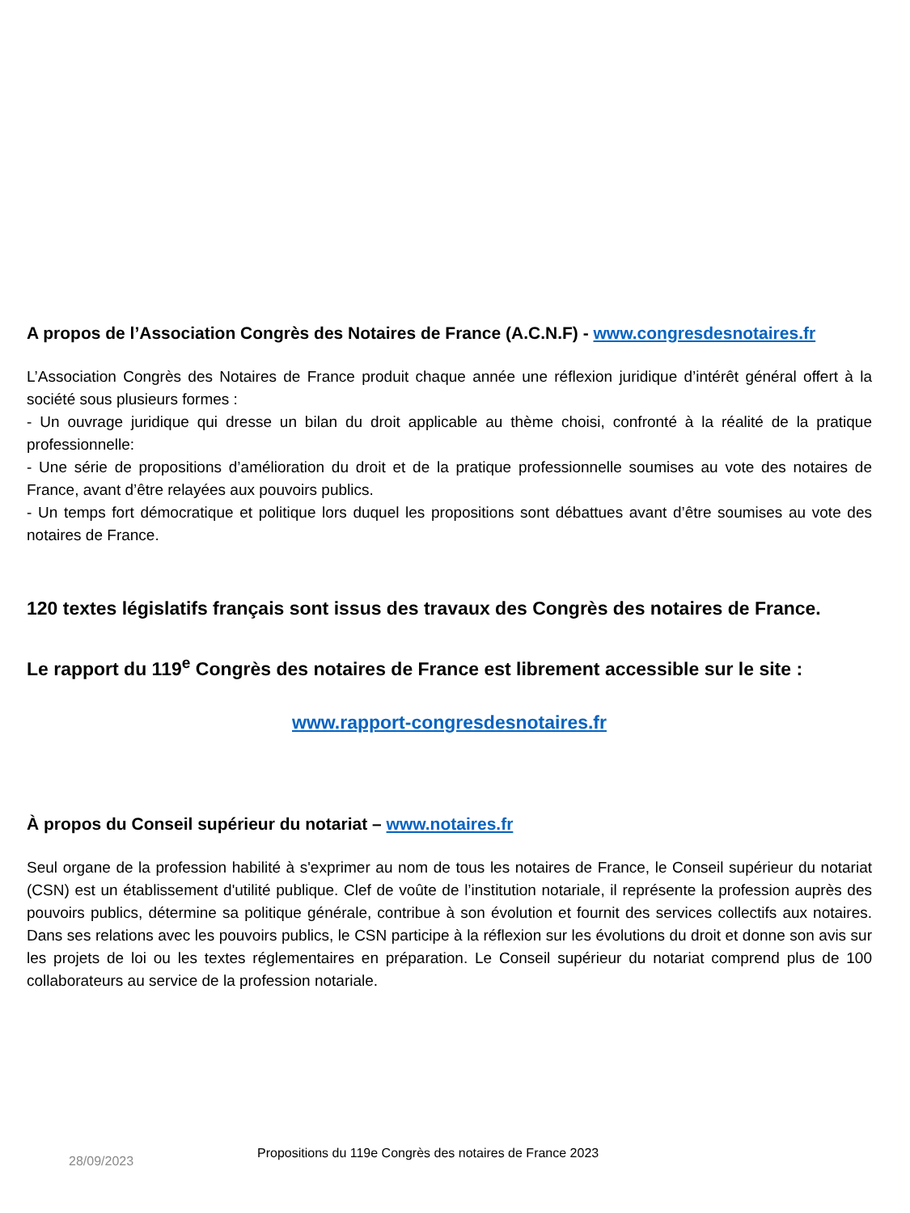A propos de l’Association Congrès des Notaires de France (A.C.N.F) - www.congresdesnotaires.fr
L’Association Congrès des Notaires de France produit chaque année une réflexion juridique d’intérêt général offert à la société sous plusieurs formes :
- Un ouvrage juridique qui dresse un bilan du droit applicable au thème choisi, confronté à la réalité de la pratique professionnelle:
- Une série de propositions d’amélioration du droit et de la pratique professionnelle soumises au vote des notaires de France, avant d’être relayées aux pouvoirs publics.
- Un temps fort démocratique et politique lors duquel les propositions sont débattues avant d’être soumises au vote des notaires de France.
120 textes législatifs français sont issus des travaux des Congrès des notaires de France.
Le rapport du 119<sup>e</sup> Congrès des notaires de France est librement accessible sur le site :
www.rapport-congresdesnotaires.fr
À propos du Conseil supérieur du notariat – www.notaires.fr
Seul organe de la profession habilité à s'exprimer au nom de tous les notaires de France, le Conseil supérieur du notariat (CSN) est un établissement d'utilité publique. Clef de voûte de l’institution notariale, il représente la profession auprès des pouvoirs publics, détermine sa politique générale, contribue à son évolution et fournit des services collectifs aux notaires. Dans ses relations avec les pouvoirs publics, le CSN participe à la réflexion sur les évolutions du droit et donne son avis sur les projets de loi ou les textes réglementaires en préparation. Le Conseil supérieur du notariat comprend plus de 100 collaborateurs au service de la profession notariale.
28/09/2023
Propositions du 119e Congrès des notaires de France 2023